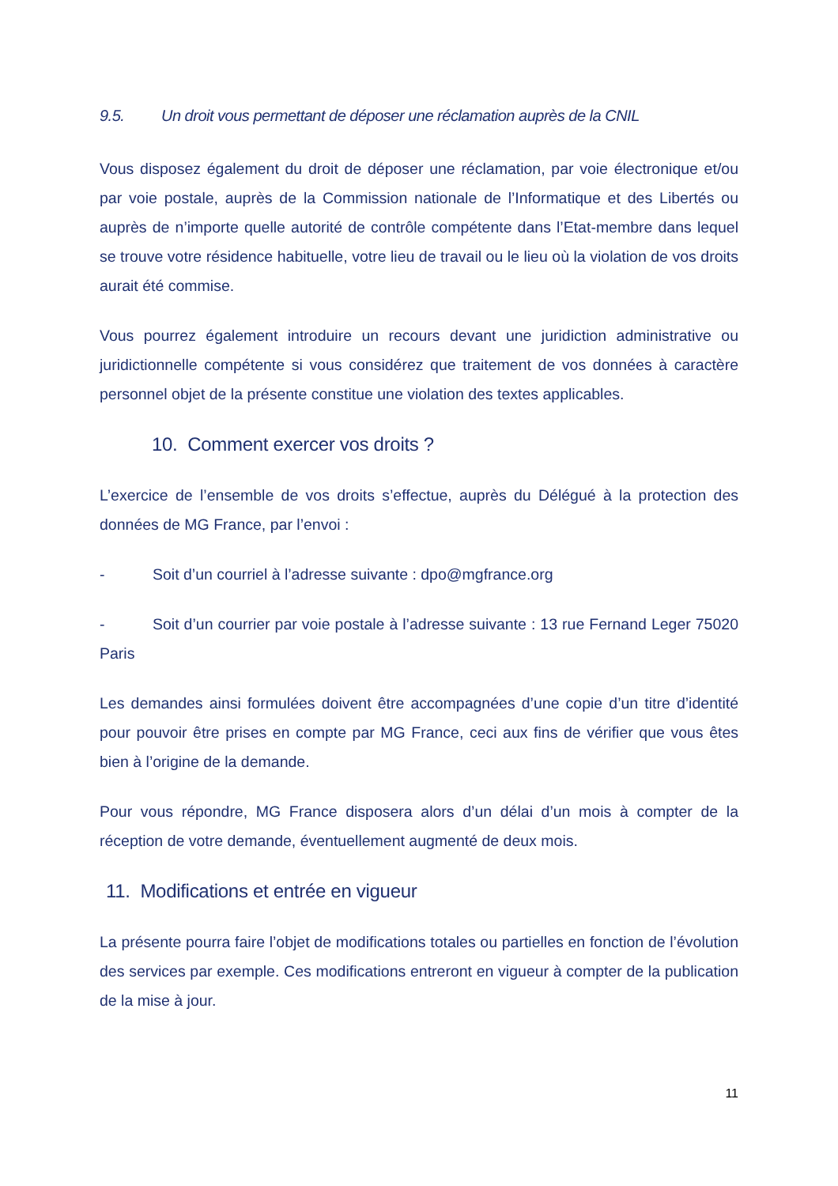9.5. Un droit vous permettant de déposer une réclamation auprès de la CNIL
Vous disposez également du droit de déposer une réclamation, par voie électronique et/ou par voie postale, auprès de la Commission nationale de l’Informatique et des Libertés ou auprès de n’importe quelle autorité de contrôle compétente dans l’Etat-membre dans lequel se trouve votre résidence habituelle, votre lieu de travail ou le lieu où la violation de vos droits aurait été commise.
Vous pourrez également introduire un recours devant une juridiction administrative ou juridictionnelle compétente si vous considérez que traitement de vos données à caractère personnel objet de la présente constitue une violation des textes applicables.
10. Comment exercer vos droits ?
L’exercice de l’ensemble de vos droits s’effectue, auprès du Délégué à la protection des données de MG France, par l’envoi :
- Soit d’un courriel à l’adresse suivante : dpo@mgfrance.org
- Soit d’un courrier par voie postale à l’adresse suivante : 13 rue Fernand Leger 75020 Paris
Les demandes ainsi formulées doivent être accompagnées d’une copie d’un titre d’identité pour pouvoir être prises en compte par MG France, ceci aux fins de vérifier que vous êtes bien à l’origine de la demande.
Pour vous répondre, MG France disposera alors d’un délai d’un mois à compter de la réception de votre demande, éventuellement augmenté de deux mois.
11. Modifications et entrée en vigueur
La présente pourra faire l’objet de modifications totales ou partielles en fonction de l’évolution des services par exemple. Ces modifications entreront en vigueur à compter de la publication de la mise à jour.
11